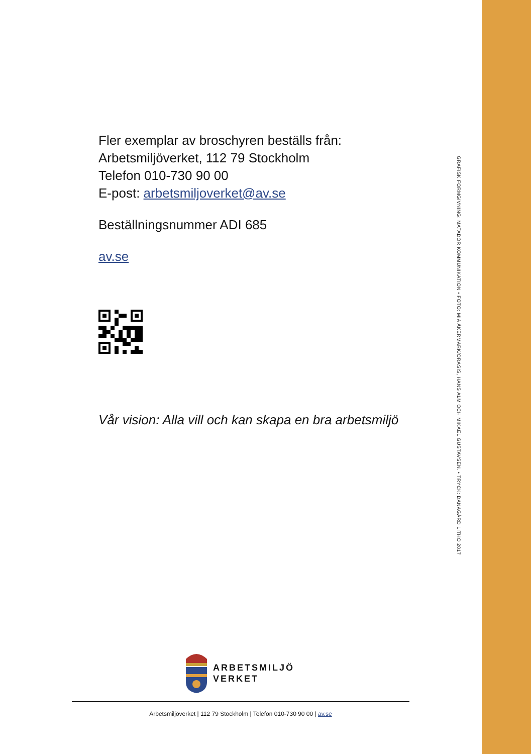Fler exemplar av broschyren beställs från:
Arbetsmiljöverket, 112 79 Stockholm
Telefon 010-730 90 00
E-post: arbetsmiljoverket@av.se
Beställningsnummer ADI 685
av.se
Vår vision: Alla vill och kan skapa en bra arbetsmiljö
ARBETSMILJÖ
VERKET
Arbetsmiljöverket | 112 79 Stockholm | Telefon 010-730 90 00 | av.se
GRAFISK FORMGIVNING: MATADOR KOMMUNIKATION • FOTO: MIA ÅKERMARK/ORASIS, HANS ALM OCH MIKAEL GUSTAVSEN. • TRYCK: DANAGÅRD LITHO 2017